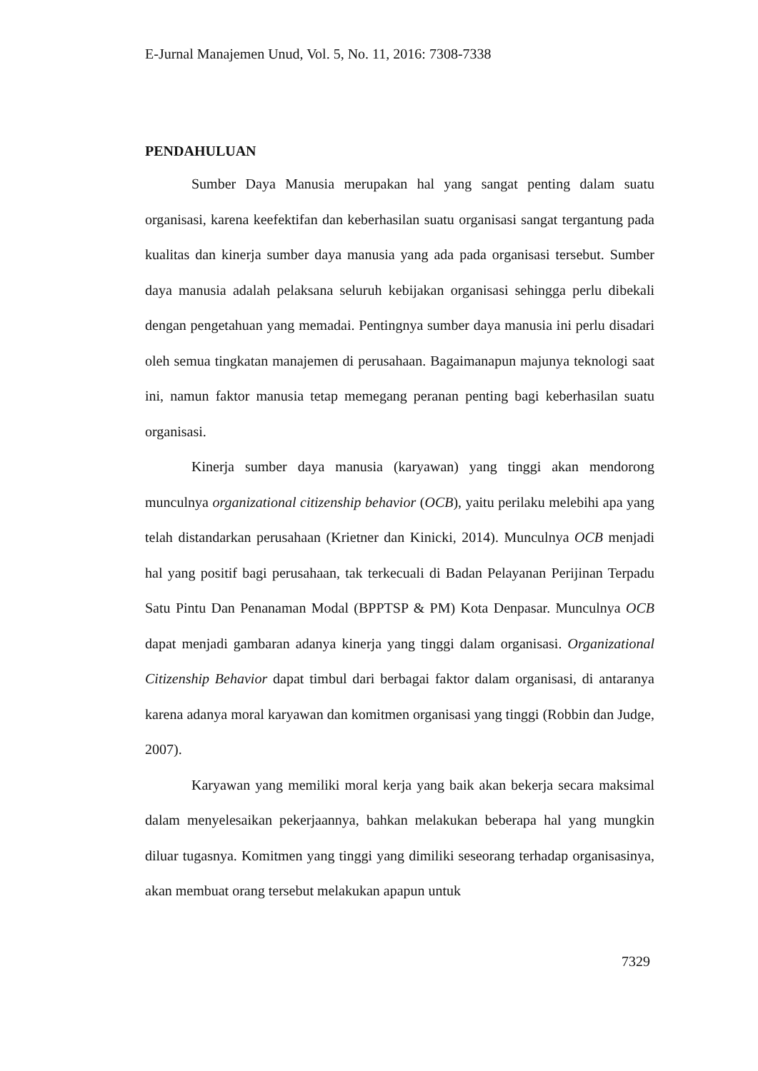E-Jurnal Manajemen Unud, Vol. 5, No. 11, 2016: 7308-7338
PENDAHULUAN
Sumber Daya Manusia merupakan hal yang sangat penting dalam suatu organisasi, karena keefektifan dan keberhasilan suatu organisasi sangat tergantung pada kualitas dan kinerja sumber daya manusia yang ada pada organisasi tersebut. Sumber daya manusia adalah pelaksana seluruh kebijakan organisasi sehingga perlu dibekali dengan pengetahuan yang memadai. Pentingnya sumber daya manusia ini perlu disadari oleh semua tingkatan manajemen di perusahaan. Bagaimanapun majunya teknologi saat ini, namun faktor manusia tetap memegang peranan penting bagi keberhasilan suatu organisasi.
Kinerja sumber daya manusia (karyawan) yang tinggi akan mendorong munculnya organizational citizenship behavior (OCB), yaitu perilaku melebihi apa yang telah distandarkan perusahaan (Krietner dan Kinicki, 2014). Munculnya OCB menjadi hal yang positif bagi perusahaan, tak terkecuali di Badan Pelayanan Perijinan Terpadu Satu Pintu Dan Penanaman Modal (BPPTSP & PM) Kota Denpasar. Munculnya OCB dapat menjadi gambaran adanya kinerja yang tinggi dalam organisasi. Organizational Citizenship Behavior dapat timbul dari berbagai faktor dalam organisasi, di antaranya karena adanya moral karyawan dan komitmen organisasi yang tinggi (Robbin dan Judge, 2007).
Karyawan yang memiliki moral kerja yang baik akan bekerja secara maksimal dalam menyelesaikan pekerjaannya, bahkan melakukan beberapa hal yang mungkin diluar tugasnya. Komitmen yang tinggi yang dimiliki seseorang terhadap organisasinya, akan membuat orang tersebut melakukan apapun untuk
7329